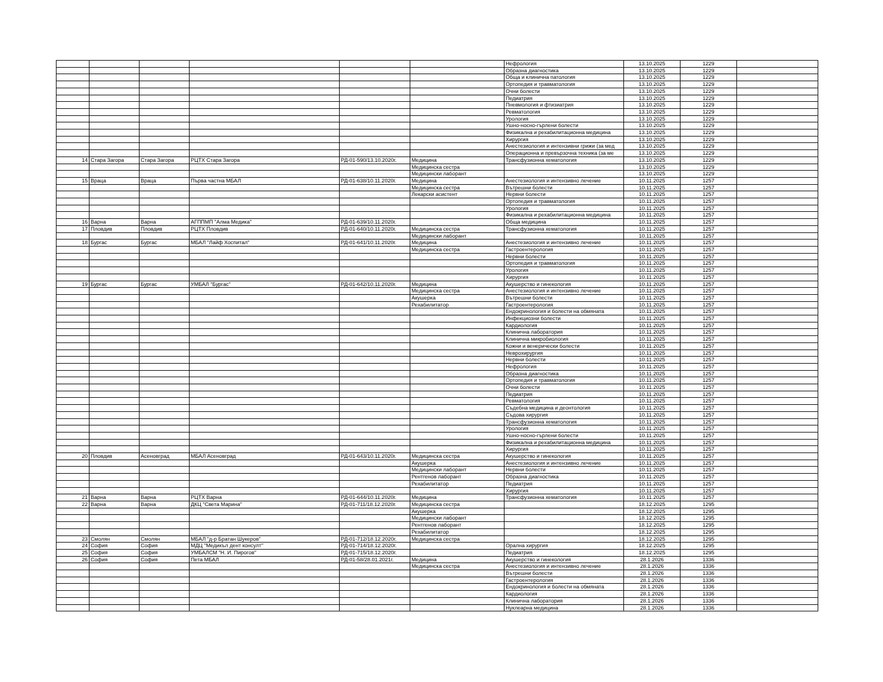| | | | | | | Нефрология | 13.10.2025 | 1229 | |
| | | | | | | Образна диагностика | 13.10.2025 | 1229 | |
| | | | | | | Обща и клинична патология | 13.10.2025 | 1229 | |
| | | | | | | Ортопедия и травматология | 13.10.2025 | 1229 | |
| | | | | | | Очни болести | 13.10.2025 | 1229 | |
| | | | | | | Педиатрия | 13.10.2025 | 1229 | |
| | | | | | | Пневмология и фтизиатрия | 13.10.2025 | 1229 | |
| | | | | | | Ревматология | 13.10.2025 | 1229 | |
| | | | | | | Урология | 13.10.2025 | 1229 | |
| | | | | | | Ушно-носно-гърлени болести | 13.10.2025 | 1229 | |
| | | | | | | Физикална и рехабилитационна медицина | 13.10.2025 | 1229 | |
| | | | | | | Хирургия | 13.10.2025 | 1229 | |
| | | | | | | Анестезиология и интензивни грижи (за мед | 13.10.2025 | 1229 | |
| | | | | | | Операционна и превързочна техника (за ме | 13.10.2025 | 1229 | |
| 14 | Стара Загора | Стара Загора | РЦТХ Стара Загора | РД-01-590/13.10.2020г. | Медицина | Трансфузионна хематология | 13.10.2025 | 1229 | |
| | | | | | Медицинска сестра | | 13.10.2025 | 1229 | |
| | | | | | Медицински лаборант | | 13.10.2025 | 1229 | |
| 15 | Враца | Враца | Първа частна МБАЛ | РД-01-638/10.11.2020г. | Медицина | Анестезиология и интензивно лечение | 10.11.2025 | 1257 | |
| | | | | | Медицинска сестра | Вътрешни болести | 10.11.2025 | 1257 | |
| | | | | | Лекарски асистент | Нервни болести | 10.11.2025 | 1257 | |
| | | | | | | Ортопедия и травматология | 10.11.2025 | 1257 | |
| | | | | | | Урология | 10.11.2025 | 1257 | |
| | | | | | | Физикална и рехабилитационна медицина | 10.11.2025 | 1257 | |
| 16 | Варна | Варна | АГППМП "Алма Медика" | РД-01-639/10.11.2020г. | | Обща медицина | 10.11.2025 | 1257 | |
| 17 | Пловдив | Пловдив | РЦТХ Пловдив | РД-01-640/10.11.2020г. | Медицинска сестра | Трансфузионна хематология | 10.11.2025 | 1257 | |
| | | | | | Медицински лаборант | | 10.11.2025 | 1257 | |
| 18 | Бургас | Бургас | МБАЛ "Лайф Хоспитал" | РД-01-641/10.11.2020г. | Медицина | Анестезиология и интензивно лечение | 10.11.2025 | 1257 | |
| | | | | | Медицинска сестра | Гастроентерология | 10.11.2025 | 1257 | |
| | | | | | | Нервни болести | 10.11.2025 | 1257 | |
| | | | | | | Ортопедия и травматология | 10.11.2025 | 1257 | |
| | | | | | | Урология | 10.11.2025 | 1257 | |
| | | | | | | Хирургия | 10.11.2025 | 1257 | |
| 19 | Бургас | Бургас | УМБАЛ "Бургас" | РД-01-642/10.11.2020г. | Медицина | Акушерство и гинекология | 10.11.2025 | 1257 | |
| | | | | | Медицинска сестра | Анестезиология и интензивно лечение | 10.11.2025 | 1257 | |
| | | | | | Акушерка | Вътрешни болести | 10.11.2025 | 1257 | |
| | | | | | Рехабилитатор | Гастроентерология | 10.11.2025 | 1257 | |
| | | | | | | Ендокринология и болести на обмяната | 10.11.2025 | 1257 | |
| | | | | | | Инфекциозни болести | 10.11.2025 | 1257 | |
| | | | | | | Кардиология | 10.11.2025 | 1257 | |
| | | | | | | Клинична лаборатория | 10.11.2025 | 1257 | |
| | | | | | | Клинична микробиология | 10.11.2025 | 1257 | |
| | | | | | | Кожни и венерически болести | 10.11.2025 | 1257 | |
| | | | | | | Неврохирургия | 10.11.2025 | 1257 | |
| | | | | | | Нервни болести | 10.11.2025 | 1257 | |
| | | | | | | Нефрология | 10.11.2025 | 1257 | |
| | | | | | | Образна диагностика | 10.11.2025 | 1257 | |
| | | | | | | Ортопедия и травматология | 10.11.2025 | 1257 | |
| | | | | | | Очни болести | 10.11.2025 | 1257 | |
| | | | | | | Педиатрия | 10.11.2025 | 1257 | |
| | | | | | | Ревматология | 10.11.2025 | 1257 | |
| | | | | | | Съдебна медицина и деонтология | 10.11.2025 | 1257 | |
| | | | | | | Съдова хирургия | 10.11.2025 | 1257 | |
| | | | | | | Трансфузионна хематология | 10.11.2025 | 1257 | |
| | | | | | | Урология | 10.11.2025 | 1257 | |
| | | | | | | Ушно-носно-гърлени болести | 10.11.2025 | 1257 | |
| | | | | | | Физикална и рехабилитационна медицина | 10.11.2025 | 1257 | |
| | | | | | | Хирургия | 10.11.2025 | 1257 | |
| 20 | Пловдив | Асеновград | МБАЛ Асеновград | РД-01-643/10.11.2020г. | Медицинска сестра | Акушерство и гинекология | 10.11.2025 | 1257 | |
| | | | | | Акушерка | Анестезиология и интензивно лечение | 10.11.2025 | 1257 | |
| | | | | | Медицински лаборант | Нервни болести | 10.11.2025 | 1257 | |
| | | | | | Рентгенов лаборант | Образна диагностика | 10.11.2025 | 1257 | |
| | | | | | Рехабилитатор | Педиатрия | 10.11.2025 | 1257 | |
| | | | | | | Хирургия | 10.11.2025 | 1257 | |
| 21 | Варна | Варна | РЦТХ Варна | РД-01-644/10.11.2020г. | Медицина | Трансфузионна хематология | 10.11.2025 | 1257 | |
| 22 | Варна | Варна | ДКЦ "Света Марина" | РД-01-711/18.12.2020г. | Медицинска сестра | | 18.12.2025 | 1295 | |
| | | | | | Акушерка | | 18.12.2025 | 1295 | |
| | | | | | Медицински лаборант | | 18.12.2025 | 1295 | |
| | | | | | Рентгенов лаборант | | 18.12.2025 | 1295 | |
| | | | | | Рехабилитатор | | 18.12.2025 | 1295 | |
| 23 | Смолян | Смолян | МБАЛ "д-р Братан Шукеров" | РД-01-712/18.12.2020г. | Медицинска сестра | | 18.12.2025 | 1295 | |
| 24 | София | София | МДЦ "Медикъл дент консулт" | РД-01-714/18.12.2020г. | | Орална хирургия | 18.12.2025 | 1295 | |
| 25 | София | София | УМБАЛСМ "Н. И. Пирогов" | РД-01-715/18.12.2020г. | | Педиатрия | 18.12.2025 | 1295 | |
| 26 | София | София | Пета МБАЛ | РД-01-58/28.01.2021г. | Медицина | Акушерство и гинекология | 28.1.2026 | 1336 | |
| | | | | | Медицинска сестра | Анестезиология и интензивно лечение | 28.1.2026 | 1336 | |
| | | | | | | Вътрешни болести | 28.1.2026 | 1336 | |
| | | | | | | Гастроентерология | 28.1.2026 | 1336 | |
| | | | | | | Ендокринология и болести на обмяната | 28.1.2026 | 1336 | |
| | | | | | | Кардиология | 28.1.2026 | 1336 | |
| | | | | | | Клинична лаборатория | 28.1.2026 | 1336 | |
| | | | | | | Нуклеарна медицина | 28.1.2026 | 1336 | |